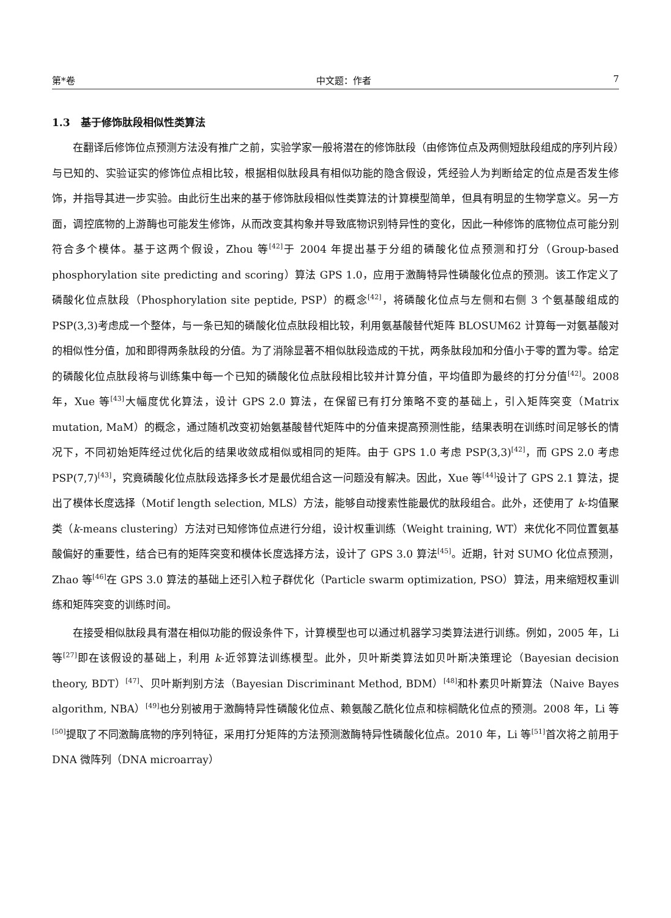第*卷 中文题：作者 7
1.3　基于修饰肽段相似性类算法
在翻译后修饰位点预测方法没有推广之前，实验学家一般将潜在的修饰肽段（由修饰位点及两侧短肽段组成的序列片段）与已知的、实验证实的修饰位点相比较，根据相似肽段具有相似功能的隐含假设，凭经验人为判断给定的位点是否发生修饰，并指导其进一步实验。由此衍生出来的基于修饰肽段相似性类算法的计算模型简单，但具有明显的生物学意义。另一方面，调控底物的上游酶也可能发生修饰，从而改变其构象并导致底物识别特异性的变化，因此一种修饰的底物位点可能分别符合多个模体。基于这两个假设，Zhou 等<sup>[42]</sup>于 2004 年提出基于分组的磷酸化位点预测和打分（Group-based phosphorylation site predicting and scoring）算法 GPS 1.0，应用于激酶特异性磷酸化位点的预测。该工作定义了磷酸化位点肽段（Phosphorylation site peptide, PSP）的概念<sup>[42]</sup>，将磷酸化位点与左侧和右侧 3 个氨基酸组成的 PSP(3,3)考虑成一个整体，与一条已知的磷酸化位点肽段相比较，利用氨基酸替代矩阵 BLOSUM62 计算每一对氨基酸对的相似性分值，加和即得两条肽段的分值。为了消除显著不相似肽段造成的干扰，两条肽段加和分值小于零的置为零。给定的磷酸化位点肽段将与训练集中每一个已知的磷酸化位点肽段相比较并计算分值，平均值即为最终的打分分值<sup>[42]</sup>。2008 年，Xue 等<sup>[43]</sup>大幅度优化算法，设计 GPS 2.0 算法，在保留已有打分策略不变的基础上，引入矩阵突变（Matrix mutation, MaM）的概念，通过随机改变初始氨基酸替代矩阵中的分值来提高预测性能，结果表明在训练时间足够长的情况下，不同初始矩阵经过优化后的结果收敛成相似或相同的矩阵。由于 GPS 1.0 考虑 PSP(3,3)<sup>[42]</sup>，而 GPS 2.0 考虑 PSP(7,7)<sup>[43]</sup>，究竟磷酸化位点肽段选择多长才是最优组合这一问题没有解决。因此，Xue 等<sup>[44]</sup>设计了 GPS 2.1 算法，提出了模体长度选择（Motif length selection, MLS）方法，能够自动搜索性能最优的肽段组合。此外，还使用了 k-均值聚类（k-means clustering）方法对已知修饰位点进行分组，设计权重训练（Weight training, WT）来优化不同位置氨基酸偏好的重要性，结合已有的矩阵突变和模体长度选择方法，设计了 GPS 3.0 算法<sup>[45]</sup>。近期，针对 SUMO 化位点预测，Zhao 等<sup>[46]</sup>在 GPS 3.0 算法的基础上还引入粒子群优化（Particle swarm optimization, PSO）算法，用来缩短权重训练和矩阵突变的训练时间。
在接受相似肽段具有潜在相似功能的假设条件下，计算模型也可以通过机器学习类算法进行训练。例如，2005 年，Li 等<sup>[27]</sup>即在该假设的基础上，利用 k-近邻算法训练模型。此外，贝叶斯类算法如贝叶斯决策理论（Bayesian decision theory, BDT）<sup>[47]</sup>、贝叶斯判别方法（Bayesian Discriminant Method, BDM）<sup>[48]</sup>和朴素贝叶斯算法（Naive Bayes algorithm, NBA）<sup>[49]</sup>也分别被用于激酶特异性磷酸化位点、赖氨酸乙酰化位点和棕榈酰化位点的预测。2008 年，Li 等<sup>[50]</sup>提取了不同激酶底物的序列特征，采用打分矩阵的方法预测激酶特异性磷酸化位点。2010 年，Li 等<sup>[51]</sup>首次将之前用于 DNA 微阵列（DNA microarray）